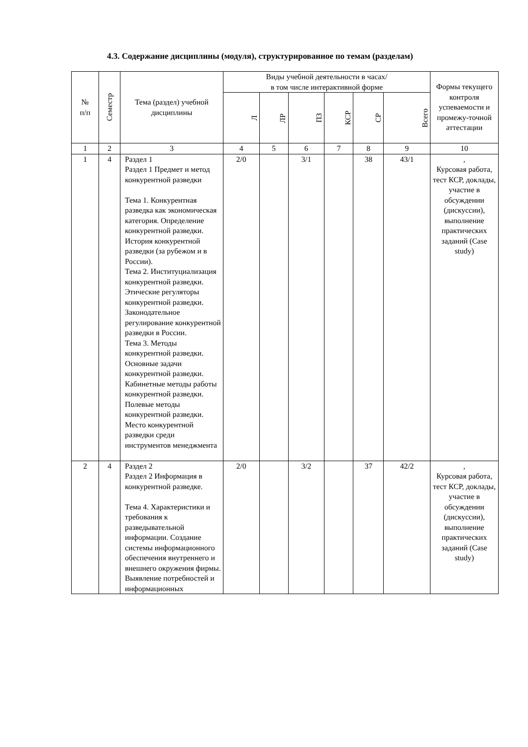4.3. Содержание дисциплины (модуля), структурированное по темам (разделам)
| № п/п | Семестр | Тема (раздел) учебной дисциплины | Виды учебной деятельности в часах/ в том числе интерактивной форме | | | | | | Формы текущего контроля успеваемости и промежу-точной аттестации |
| --- | --- | --- | --- | --- | --- | --- | --- | --- | --- |
| | | | Л | ЛР | ПЗ | КСР | СР | Всего | |
| 1 | 2 | 3 | 4 | 5 | 6 | 7 | 8 | 9 | 10 |
| 1 | 4 | Раздел 1 Раздел 1 Предмет и метод конкурентной разведки Тема 1. Конкурентная разведка как экономическая категория. Определение конкурентной разведки. История конкурентной разведки (за рубежом и в России). Тема 2. Институциализация конкурентной разведки. Этические регуляторы конкурентной разведки. Законодательное регулирование конкурентной разведки в России. Тема 3. Методы конкурентной разведки. Основные задачи конкурентной разведки. Кабинетные методы работы конкурентной разведки. Полевые методы конкурентной разведки. Место конкурентной разведки среди инструментов менеджмента | 2/0 | | 3/1 | | 38 | 43/1 | , Курсовая работа, тест КСР, доклады, участие в обсуждении (дискуссии), выполнение практических заданий (Case study) |
| 2 | 4 | Раздел 2 Раздел 2 Информация в конкурентной разведке. Тема 4. Характеристики и требования к разведывательной информации. Создание системы информационного обеспечения внутреннего и внешнего окружения фирмы. Выявление потребностей и информационных | 2/0 | | 3/2 | | 37 | 42/2 | , Курсовая работа, тест КСР, доклады, участие в обсуждении (дискуссии), выполнение практических заданий (Case study) |